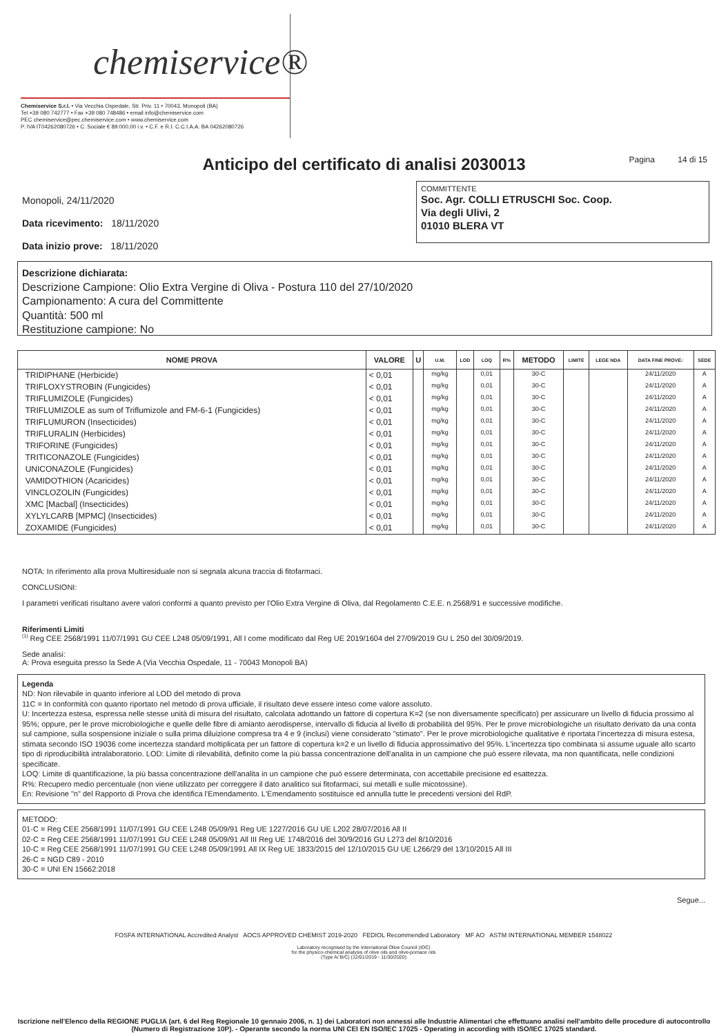chemiservice®
Chemiservice S.r.l. • Via Vecchia Ospedale, Str. Priv. 11 • 70043, Monopoli (BA)
Tel +39 080 742777 • Fax +39 080 748486 • email info@chemiservice.com
PEC chemiservice@pec.chemiservice.com • www.chemiservice.com
P. IVA IT04262080726 • C. Sociale € 89.000,00 i.v. • C.F. e R.I. C.C.I.A.A. BA 04262080726
Anticipo del certificato di analisi 2030013 Pagina 14 di 15
Monopoli, 24/11/2020
Data ricevimento: 18/11/2020
Data inizio prove: 18/11/2020
COMMITTENTE
Soc. Agr. COLLI ETRUSCHI Soc. Coop.
Via degli Ulivi, 2
01010 BLERA VT
Descrizione dichiarata:
Descrizione Campione: Olio Extra Vergine di Oliva - Postura 110 del 27/10/2020
Campionamento: A cura del Committente
Quantità: 500 ml
Restituzione campione: No
| NOME PROVA | VALORE | U | U.M. | LOD | LOQ | R% | METODO | LIMITE | LEGE NDA | DATA FINE PROVE: | SEDE |
| --- | --- | --- | --- | --- | --- | --- | --- | --- | --- | --- | --- |
| TRIDIPHANE (Herbicide) | < 0,01 | | mg/kg | | 0,01 | | 30-C | | | 24/11/2020 | A |
| TRIFLOXYSTROBIN (Fungicides) | < 0,01 | | mg/kg | | 0,01 | | 30-C | | | 24/11/2020 | A |
| TRIFLUMIZOLE (Fungicides) | < 0,01 | | mg/kg | | 0,01 | | 30-C | | | 24/11/2020 | A |
| TRIFLUMIZOLE as sum of Triflumizole and FM-6-1 (Fungicides) | < 0,01 | | mg/kg | | 0,01 | | 30-C | | | 24/11/2020 | A |
| TRIFLUMURON (Insecticides) | < 0,01 | | mg/kg | | 0,01 | | 30-C | | | 24/11/2020 | A |
| TRIFLURALIN (Herbicides) | < 0,01 | | mg/kg | | 0,01 | | 30-C | | | 24/11/2020 | A |
| TRIFORINE (Fungicides) | < 0,01 | | mg/kg | | 0,01 | | 30-C | | | 24/11/2020 | A |
| TRITICONAZOLE (Fungicides) | < 0,01 | | mg/kg | | 0,01 | | 30-C | | | 24/11/2020 | A |
| UNICONAZOLE (Fungicides) | < 0,01 | | mg/kg | | 0,01 | | 30-C | | | 24/11/2020 | A |
| VAMIDOTHION (Acaricides) | < 0,01 | | mg/kg | | 0,01 | | 30-C | | | 24/11/2020 | A |
| VINCLOZOLIN (Fungicides) | < 0,01 | | mg/kg | | 0,01 | | 30-C | | | 24/11/2020 | A |
| XMC [Macbal] (Insecticides) | < 0,01 | | mg/kg | | 0,01 | | 30-C | | | 24/11/2020 | A |
| XYLYLCARB [MPMC] (Insecticides) | < 0,01 | | mg/kg | | 0,01 | | 30-C | | | 24/11/2020 | A |
| ZOXAMIDE (Fungicides) | < 0,01 | | mg/kg | | 0,01 | | 30-C | | | 24/11/2020 | A |
NOTA: In riferimento alla prova Multiresiduale non si segnala alcuna traccia di fitofarmaci.
CONCLUSIONI:
I parametri verificati risultano avere valori conformi a quanto previsto per l'Olio Extra Vergine di Oliva, dal Regolamento C.E.E. n.2568/91 e successive modifiche.
Riferimenti Limiti
<sup>(1)</sup> Reg CEE 2568/1991 11/07/1991 GU CEE L248 05/09/1991, All I come modificato dal Reg UE 2019/1604 del 27/09/2019 GU L 250 del 30/09/2019.
Sede analisi:
A: Prova eseguita presso la Sede A (Via Vecchia Ospedale, 11 - 70043 Monopoli BA)
Legenda
ND: Non rilevabile in quanto inferiore al LOD del metodo di prova
11C = In conformità con quanto riportato nel metodo di prova ufficiale, il risultato deve essere inteso come valore assoluto.
U: Incertezza estesa, espressa nelle stesse unità di misura del risultato, calcolata adottando un fattore di copertura K=2 (se non diversamente specificato) per assicurare un livello di fiducia prossimo al 95%; oppure, per le prove microbiologiche e quelle delle fibre di amianto aerodisperse, intervallo di fiducia al livello di probabilità del 95%. Per le prove microbiologiche un risultato derivato da una conta sul campione, sulla sospensione iniziale o sulla prima diluizione compresa tra 4 e 9 (inclusi) viene considerato "stimato". Per le prove microbiologiche qualitative è riportata l'incertezza di misura estesa, stimata secondo ISO 19036 come incertezza standard moltiplicata per un fattore di copertura k=2 e un livello di fiducia approssimativo del 95%. L'incertezza tipo combinata si assume uguale allo scarto tipo di riproducibilità intralaboratorio. LOD: Limite di rilevabilità, definito come la più bassa concentrazione dell'analita in un campione che può essere rilevata, ma non quantificata, nelle condizioni specificate.
LOQ: Limite di quantificazione, la più bassa concentrazione dell'analita in un campione che può essere determinata, con accettabile precisione ed esattezza.
R%: Recupero medio percentuale (non viene utilizzato per correggere il dato analitico sui fitofarmaci, sui metalli e sulle micotossine).
En: Revisione "n" del Rapporto di Prova che identifica l'Emendamento. L'Emendamento sostituisce ed annulla tutte le precedenti versioni del RdP.
METODO:
01-C = Reg CEE 2568/1991 11/07/1991 GU CEE L248 05/09/91 Reg UE 1227/2016 GU UE L202 28/07/2016 All II
02-C = Reg CEE 2568/1991 11/07/1991 GU CEE L248 05/09/91 All III Reg UE 1748/2016 del 30/9/2016 GU L273 del 8/10/2016
10-C = Reg CEE 2568/1991 11/07/1991 GU CEE L248 05/09/1991 All IX Reg UE 1833/2015 del 12/10/2015 GU UE L266/29 del 13/10/2015 All III
26-C = NGD C89 - 2010
30-C = UNI EN 15662:2018
Segue...
FOSFA INTERNATIONAL Accredited Analyst AOCS APPROVED CHEMIST 2019-2020 FEDIOL Recommended Laboratory MF AO ASTM INTERNATIONAL MEMBER 1548022
Laboratory recognised by the International Olive Council (IOC)
for the physico-chemical analysis of olive oils and olive-pomace oils
(Type A/ B/C) (12/01/2019 - 11/30/2020)
Iscrizione nell'Elenco della REGIONE PUGLIA (art. 6 del Reg Regionale 10 gennaio 2006, n. 1) dei Laboratori non annessi alle Industrie Alimentari che effettuano analisi nell'ambito delle procedure di autocontrollo (Numero di Registrazione 10P). - Operante secondo la norma UNI CEI EN ISO/IEC 17025 - Operating in according with ISO/IEC 17025 standard.